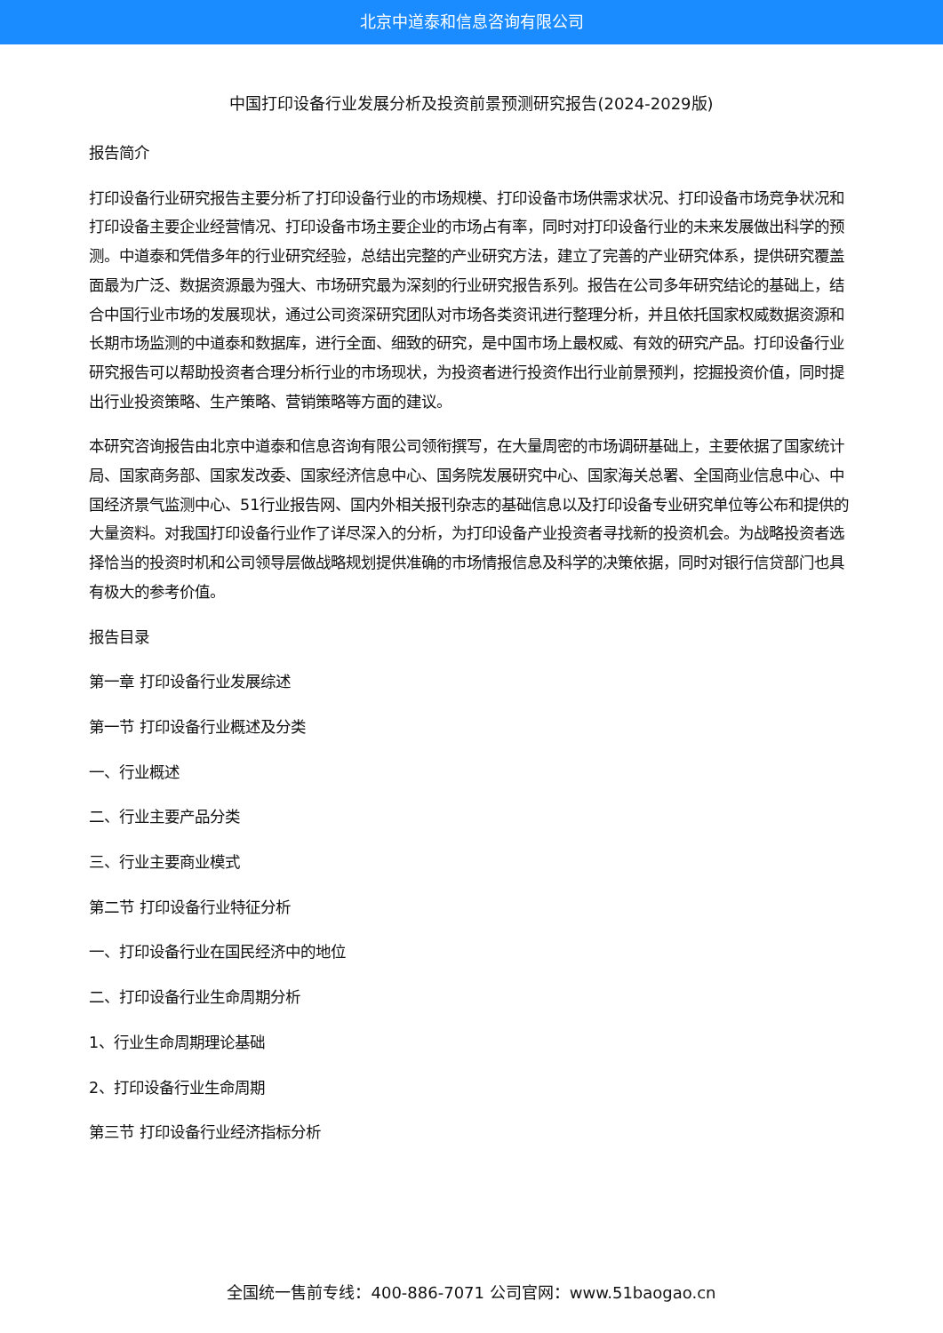北京中道泰和信息咨询有限公司
中国打印设备行业发展分析及投资前景预测研究报告(2024-2029版)
报告简介
打印设备行业研究报告主要分析了打印设备行业的市场规模、打印设备市场供需求状况、打印设备市场竞争状况和打印设备主要企业经营情况、打印设备市场主要企业的市场占有率，同时对打印设备行业的未来发展做出科学的预测。中道泰和凭借多年的行业研究经验，总结出完整的产业研究方法，建立了完善的产业研究体系，提供研究覆盖面最为广泛、数据资源最为强大、市场研究最为深刻的行业研究报告系列。报告在公司多年研究结论的基础上，结合中国行业市场的发展现状，通过公司资深研究团队对市场各类资讯进行整理分析，并且依托国家权威数据资源和长期市场监测的中道泰和数据库，进行全面、细致的研究，是中国市场上最权威、有效的研究产品。打印设备行业研究报告可以帮助投资者合理分析行业的市场现状，为投资者进行投资作出行业前景预判，挖掘投资价值，同时提出行业投资策略、生产策略、营销策略等方面的建议。
本研究咨询报告由北京中道泰和信息咨询有限公司领衔撰写，在大量周密的市场调研基础上，主要依据了国家统计局、国家商务部、国家发改委、国家经济信息中心、国务院发展研究中心、国家海关总署、全国商业信息中心、中国经济景气监测中心、51行业报告网、国内外相关报刊杂志的基础信息以及打印设备专业研究单位等公布和提供的大量资料。对我国打印设备行业作了详尽深入的分析，为打印设备产业投资者寻找新的投资机会。为战略投资者选择恰当的投资时机和公司领导层做战略规划提供准确的市场情报信息及科学的决策依据，同时对银行信贷部门也具有极大的参考价值。
报告目录
第一章 打印设备行业发展综述
第一节 打印设备行业概述及分类
一、行业概述
二、行业主要产品分类
三、行业主要商业模式
第二节 打印设备行业特征分析
一、打印设备行业在国民经济中的地位
二、打印设备行业生命周期分析
1、行业生命周期理论基础
2、打印设备行业生命周期
第三节 打印设备行业经济指标分析
全国统一售前专线：400-886-7071 公司官网：www.51baogao.cn